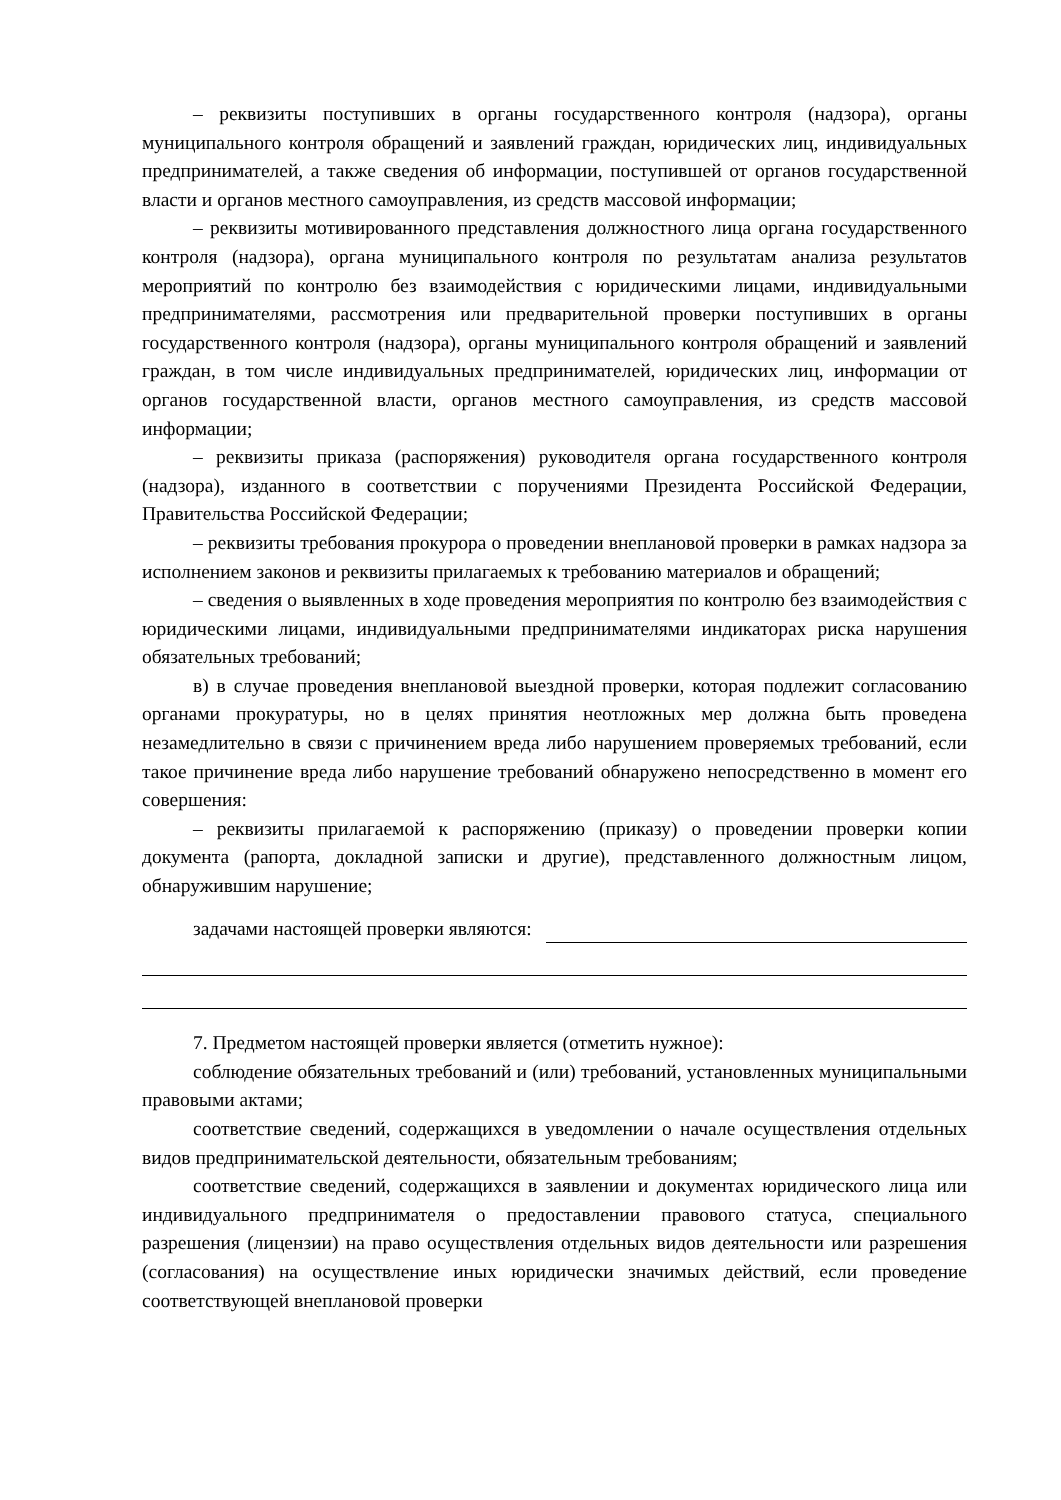– реквизиты поступивших в органы государственного контроля (надзора), органы муниципального контроля обращений и заявлений граждан, юридических лиц, индивидуальных предпринимателей, а также сведения об информации, поступившей от органов государственной власти и органов местного самоуправления, из средств массовой информации;
– реквизиты мотивированного представления должностного лица органа государственного контроля (надзора), органа муниципального контроля по результатам анализа результатов мероприятий по контролю без взаимодействия с юридическими лицами, индивидуальными предпринимателями, рассмотрения или предварительной проверки поступивших в органы государственного контроля (надзора), органы муниципального контроля обращений и заявлений граждан, в том числе индивидуальных предпринимателей, юридических лиц, информации от органов государственной власти, органов местного самоуправления, из средств массовой информации;
– реквизиты приказа (распоряжения) руководителя органа государственного контроля (надзора), изданного в соответствии с поручениями Президента Российской Федерации, Правительства Российской Федерации;
– реквизиты требования прокурора о проведении внеплановой проверки в рамках надзора за исполнением законов и реквизиты прилагаемых к требованию материалов и обращений;
– сведения о выявленных в ходе проведения мероприятия по контролю без взаимодействия с юридическими лицами, индивидуальными предпринимателями индикаторах риска нарушения обязательных требований;
в) в случае проведения внеплановой выездной проверки, которая подлежит согласованию органами прокуратуры, но в целях принятия неотложных мер должна быть проведена незамедлительно в связи с причинением вреда либо нарушением проверяемых требований, если такое причинение вреда либо нарушение требований обнаружено непосредственно в момент его совершения:
– реквизиты прилагаемой к распоряжению (приказу) о проведении проверки копии документа (рапорта, докладной записки и другие), представленного должностным лицом, обнаружившим нарушение;
задачами настоящей проверки являются:
7. Предметом настоящей проверки является (отметить нужное):
соблюдение обязательных требований и (или) требований, установленных муниципальными правовыми актами;
соответствие сведений, содержащихся в уведомлении о начале осуществления отдельных видов предпринимательской деятельности, обязательным требованиям;
соответствие сведений, содержащихся в заявлении и документах юридического лица или индивидуального предпринимателя о предоставлении правового статуса, специального разрешения (лицензии) на право осуществления отдельных видов деятельности или разрешения (согласования) на осуществление иных юридически значимых действий, если проведение соответствующей внеплановой проверки